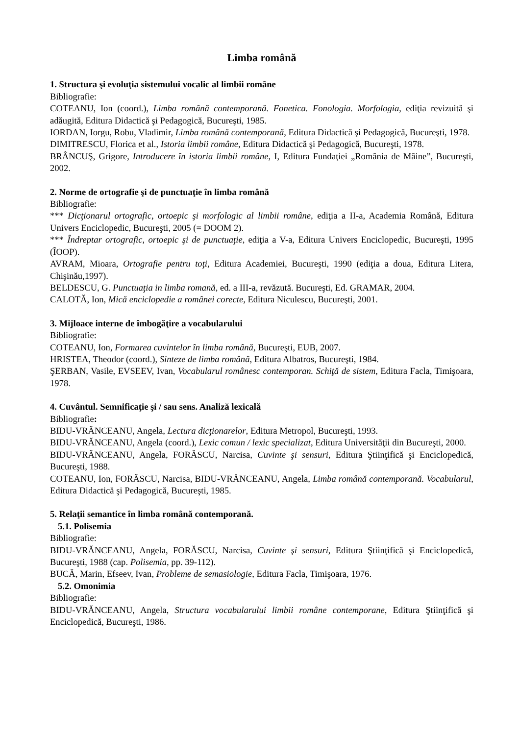Limba română
1. Structura şi evoluţia sistemului vocalic al limbii române
Bibliografie:
COTEANU, Ion (coord.), Limba română contemporană. Fonetica. Fonologia. Morfologia, ediţia revizuită şi adăugită, Editura Didactică şi Pedagogică, Bucureşti, 1985.
IORDAN, Iorgu, Robu, Vladimir, Limba română contemporană, Editura Didactică şi Pedagogică, Bucureşti, 1978.
DIMITRESCU, Florica et al., Istoria limbii române, Editura Didactică şi Pedagogică, Bucureşti, 1978.
BRÂNCUŞ, Grigore, Introducere în istoria limbii române, I, Editura Fundaţiei „România de Mâine”, Bucureşti, 2002.
2. Norme de ortografie şi de punctuaţie în limba română
Bibliografie:
*** Dicţionarul ortografic, ortoepic şi morfologic al limbii române, ediţia a II-a, Academia Română, Editura Univers Enciclopedic, Bucureşti, 2005 (= DOOM 2).
*** Îndreptar ortografic, ortoepic şi de punctuaţie, ediţia a V-a, Editura Univers Enciclopedic, Bucureşti, 1995 (ÎOOP).
AVRAM, Mioara, Ortografie pentru toţi, Editura Academiei, Bucureşti, 1990 (ediţia a doua, Editura Litera, Chişinău,1997).
BELDESCU, G. Punctuaţia in limba romană, ed. a III-a, revăzută. Bucureşti, Ed. GRAMAR, 2004.
CALOTĂ, Ion, Mică enciclopedie a românei corecte, Editura Niculescu, Bucureşti, 2001.
3. Mijloace interne de îmbogăţire a vocabularului
Bibliografie:
COTEANU, Ion, Formarea cuvintelor în limba română, Bucureşti, EUB, 2007.
HRISTEA, Theodor (coord.), Sinteze de limba română, Editura Albatros, Bucureşti, 1984.
ŞERBAN, Vasile, EVSEEV, Ivan, Vocabularul românesc contemporan. Schiţă de sistem, Editura Facla, Timişoara, 1978.
4. Cuvântul. Semnificaţie şi / sau sens. Analiză lexicală
Bibliografie:
BIDU-VRĂNCEANU, Angela, Lectura dicţionarelor, Editura Metropol, Bucureşti, 1993.
BIDU-VRĂNCEANU, Angela (coord.), Lexic comun / lexic specializat, Editura Universităţii din Bucureşti, 2000.
BIDU-VRĂNCEANU, Angela, FORĂSCU, Narcisa, Cuvinte şi sensuri, Editura Ştiinţifică şi Enciclopedică, Bucureşti, 1988.
COTEANU, Ion, FORĂSCU, Narcisa, BIDU-VRĂNCEANU, Angela, Limba română contemporană. Vocabularul, Editura Didactică şi Pedagogică, Bucureşti, 1985.
5. Relaţii semantice în limba română contemporană.
5.1. Polisemia
Bibliografie:
BIDU-VRĂNCEANU, Angela, FORĂSCU, Narcisa, Cuvinte şi sensuri, Editura Ştiinţifică şi Enciclopedică, Bucureşti, 1988 (cap. Polisemia, pp. 39-112).
BUCĂ, Marin, Efseev, Ivan, Probleme de semasiologie, Editura Facla, Timişoara, 1976.
5.2. Omonimia
Bibliografie:
BIDU-VRĂNCEANU, Angela, Structura vocabularului limbii române contemporane, Editura Ştiinţifică şi Enciclopedică, Bucureşti, 1986.